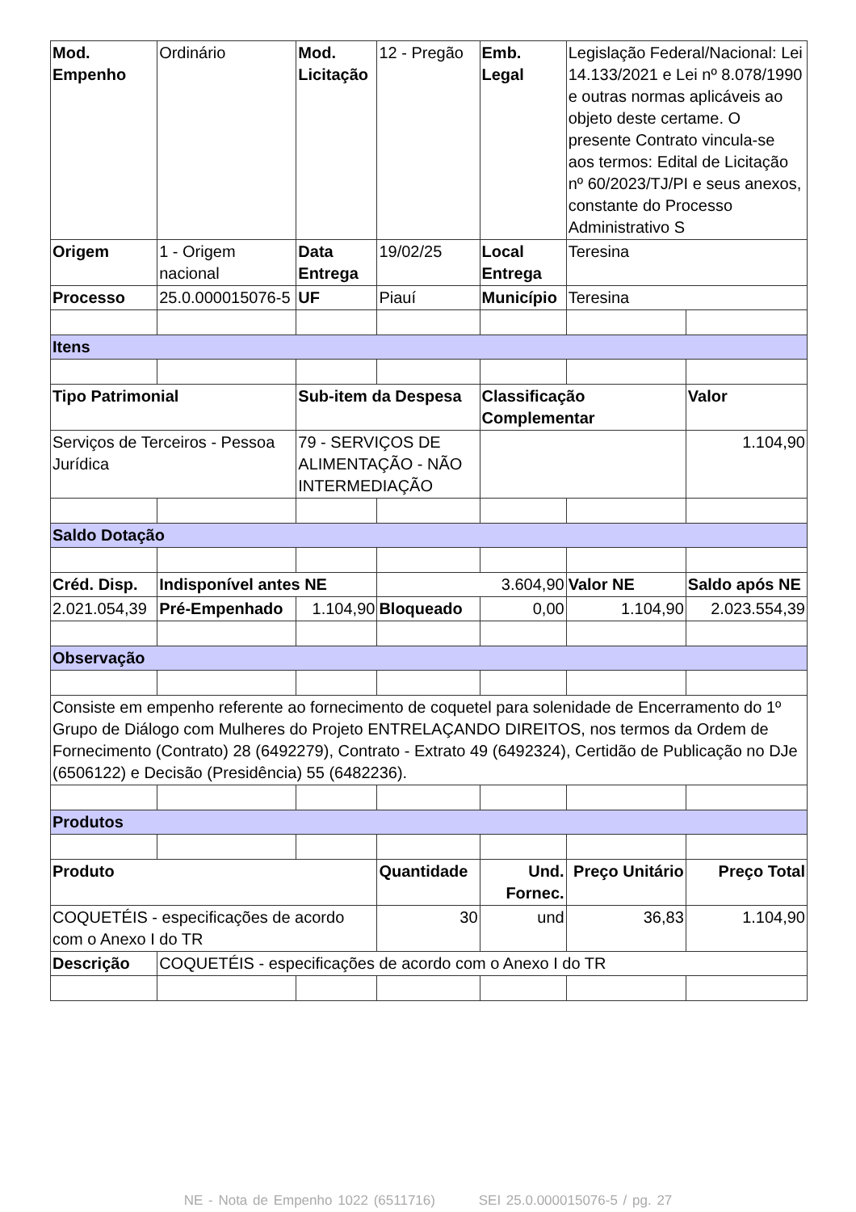| Mod. Empenho | Ordinário | Mod. Licitação | 12 - Pregão | Emb. Legal | Legislação Federal/Nacional: Lei 14.133/2021 e Lei nº 8.078/1990 e outras normas aplicáveis ao objeto deste certame. O presente Contrato vincula-se aos termos: Edital de Licitação nº 60/2023/TJ/PI e seus anexos, constante do Processo Administrativo S | |
| Origem | 1 - Origem nacional | Data Entrega | 19/02/25 | Local Entrega | Teresina | |
| Processo | 25.0.000015076-5 | UF | Piauí | Município | Teresina | |
| Itens | | | | | | |
| Tipo Patrimonial | | Sub-item da Despesa | | Classificação Complementar | | Valor |
| Serviços de Terceiros - Pessoa Jurídica | | 79 - SERVIÇOS DE ALIMENTAÇÃO - NÃO INTERMEDIAÇÃO | | | | 1.104,90 |
| Saldo Dotação | | | | | | |
| Créd. Disp. | Indisponível antes NE | | 3.604,90 | | Valor NE | Saldo após NE |
| 2.021.054,39 | Pré-Empenhado | 1.104,90 | Bloqueado | 0,00 | 1.104,90 | 2.023.554,39 |
| Observação | | | | | | |
| Consiste em empenho referente ao fornecimento de coquetel para solenidade de Encerramento do 1º Grupo de Diálogo com Mulheres do Projeto ENTRELAÇANDO DIREITOS, nos termos da Ordem de Fornecimento (Contrato) 28 (6492279), Contrato - Extrato 49 (6492324), Certidão de Publicação no DJe (6506122) e Decisão (Presidência) 55 (6482236). | | | | | | |
| Produtos | | | | | | |
| Produto | | | Quantidade | Und. Fornec. | Preço Unitário | Preço Total |
| COQUETÉIS - especificações de acordo com o Anexo I do TR | | | 30 | und | 36,83 | 1.104,90 |
| Descrição | COQUETÉIS - especificações de acordo com o Anexo I do TR | | | | | |
NE - Nota de Empenho 1022 (6511716) SEI 25.0.000015076-5 / pg. 27